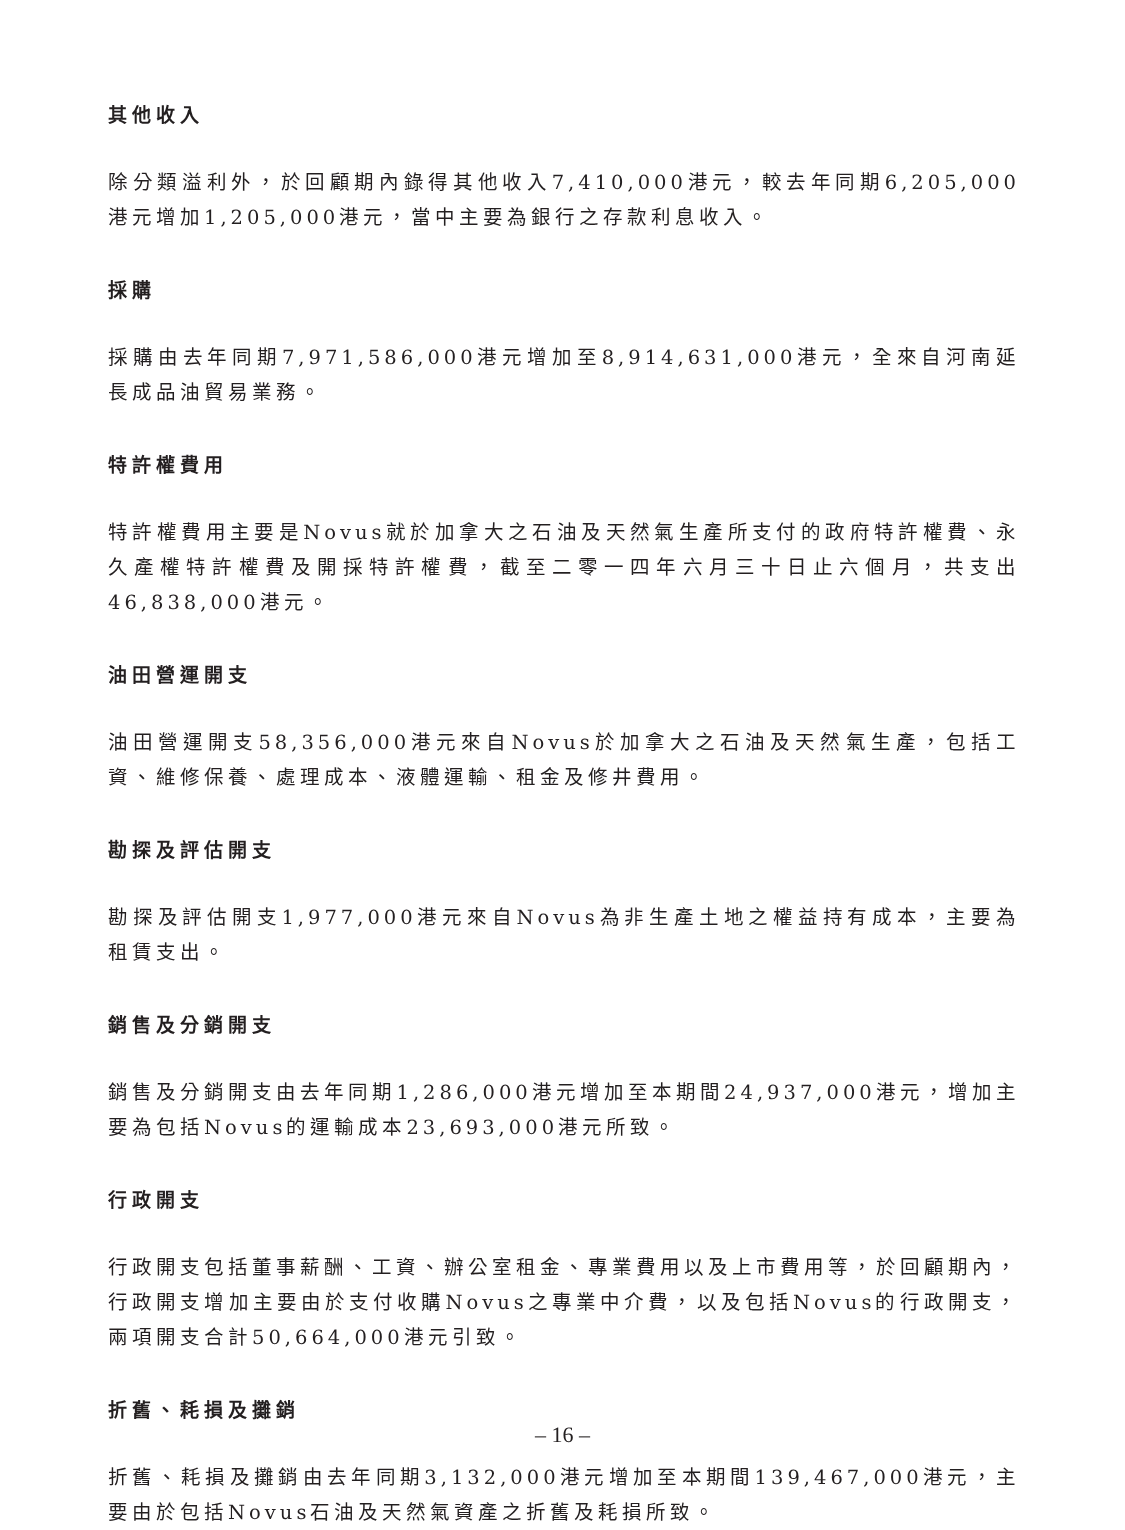其他收入
除分類溢利外，於回顧期內錄得其他收入7,410,000港元，較去年同期6,205,000港元增加1,205,000港元，當中主要為銀行之存款利息收入。
採購
採購由去年同期7,971,586,000港元增加至8,914,631,000港元，全來自河南延長成品油貿易業務。
特許權費用
特許權費用主要是Novus就於加拿大之石油及天然氣生產所支付的政府特許權費、永久產權特許權費及開採特許權費，截至二零一四年六月三十日止六個月，共支出46,838,000港元。
油田營運開支
油田營運開支58,356,000港元來自Novus於加拿大之石油及天然氣生產，包括工資、維修保養、處理成本、液體運輸、租金及修井費用。
勘探及評估開支
勘探及評估開支1,977,000港元來自Novus為非生產土地之權益持有成本，主要為租賃支出。
銷售及分銷開支
銷售及分銷開支由去年同期1,286,000港元增加至本期間24,937,000港元，增加主要為包括Novus的運輸成本23,693,000港元所致。
行政開支
行政開支包括董事薪酬、工資、辦公室租金、專業費用以及上市費用等，於回顧期內，行政開支增加主要由於支付收購Novus之專業中介費，以及包括Novus的行政開支，兩項開支合計50,664,000港元引致。
折舊、耗損及攤銷
折舊、耗損及攤銷由去年同期3,132,000港元增加至本期間139,467,000港元，主要由於包括Novus石油及天然氣資產之折舊及耗損所致。
– 16 –